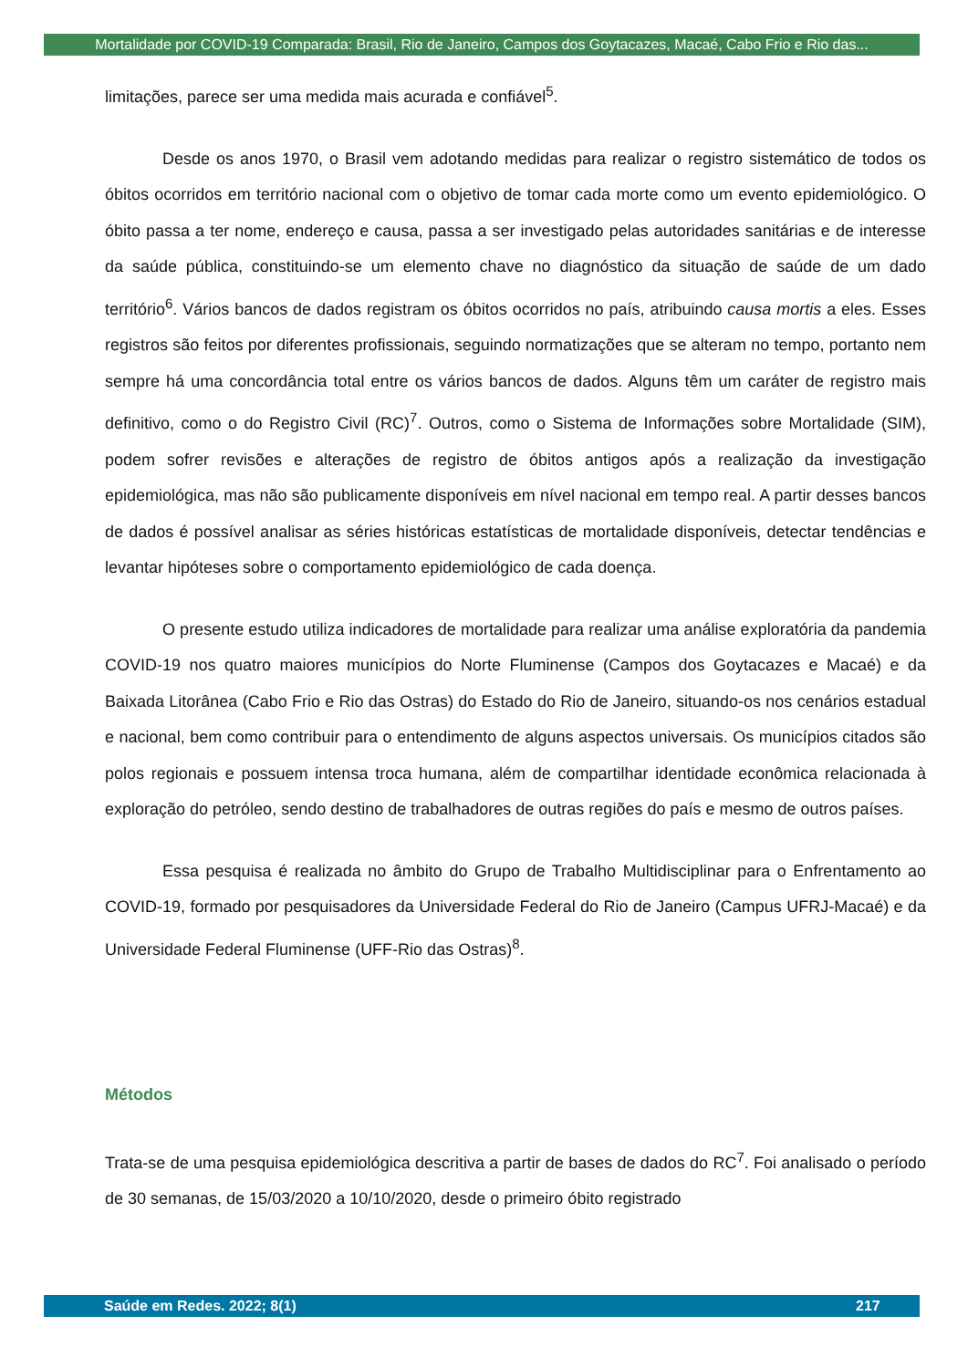Mortalidade por COVID-19 Comparada: Brasil, Rio de Janeiro, Campos dos Goytacazes, Macaé, Cabo Frio e Rio das...
limitações, parece ser uma medida mais acurada e confiável<sup>5</sup>.
Desde os anos 1970, o Brasil vem adotando medidas para realizar o registro sistemático de todos os óbitos ocorridos em território nacional com o objetivo de tomar cada morte como um evento epidemiológico. O óbito passa a ter nome, endereço e causa, passa a ser investigado pelas autoridades sanitárias e de interesse da saúde pública, constituindo-se um elemento chave no diagnóstico da situação de saúde de um dado território<sup>6</sup>. Vários bancos de dados registram os óbitos ocorridos no país, atribuindo causa mortis a eles. Esses registros são feitos por diferentes profissionais, seguindo normatizações que se alteram no tempo, portanto nem sempre há uma concordância total entre os vários bancos de dados. Alguns têm um caráter de registro mais definitivo, como o do Registro Civil (RC)<sup>7</sup>. Outros, como o Sistema de Informações sobre Mortalidade (SIM), podem sofrer revisões e alterações de registro de óbitos antigos após a realização da investigação epidemiológica, mas não são publicamente disponíveis em nível nacional em tempo real. A partir desses bancos de dados é possível analisar as séries históricas estatísticas de mortalidade disponíveis, detectar tendências e levantar hipóteses sobre o comportamento epidemiológico de cada doença.
O presente estudo utiliza indicadores de mortalidade para realizar uma análise exploratória da pandemia COVID-19 nos quatro maiores municípios do Norte Fluminense (Campos dos Goytacazes e Macaé) e da Baixada Litorânea (Cabo Frio e Rio das Ostras) do Estado do Rio de Janeiro, situando-os nos cenários estadual e nacional, bem como contribuir para o entendimento de alguns aspectos universais. Os municípios citados são polos regionais e possuem intensa troca humana, além de compartilhar identidade econômica relacionada à exploração do petróleo, sendo destino de trabalhadores de outras regiões do país e mesmo de outros países.
Essa pesquisa é realizada no âmbito do Grupo de Trabalho Multidisciplinar para o Enfrentamento ao COVID-19, formado por pesquisadores da Universidade Federal do Rio de Janeiro (Campus UFRJ-Macaé) e da Universidade Federal Fluminense (UFF-Rio das Ostras)<sup>8</sup>.
Métodos
Trata-se de uma pesquisa epidemiológica descritiva a partir de bases de dados do RC<sup>7</sup>. Foi analisado o período de 30 semanas, de 15/03/2020 a 10/10/2020, desde o primeiro óbito registrado
Saúde em Redes. 2022; 8(1) 217